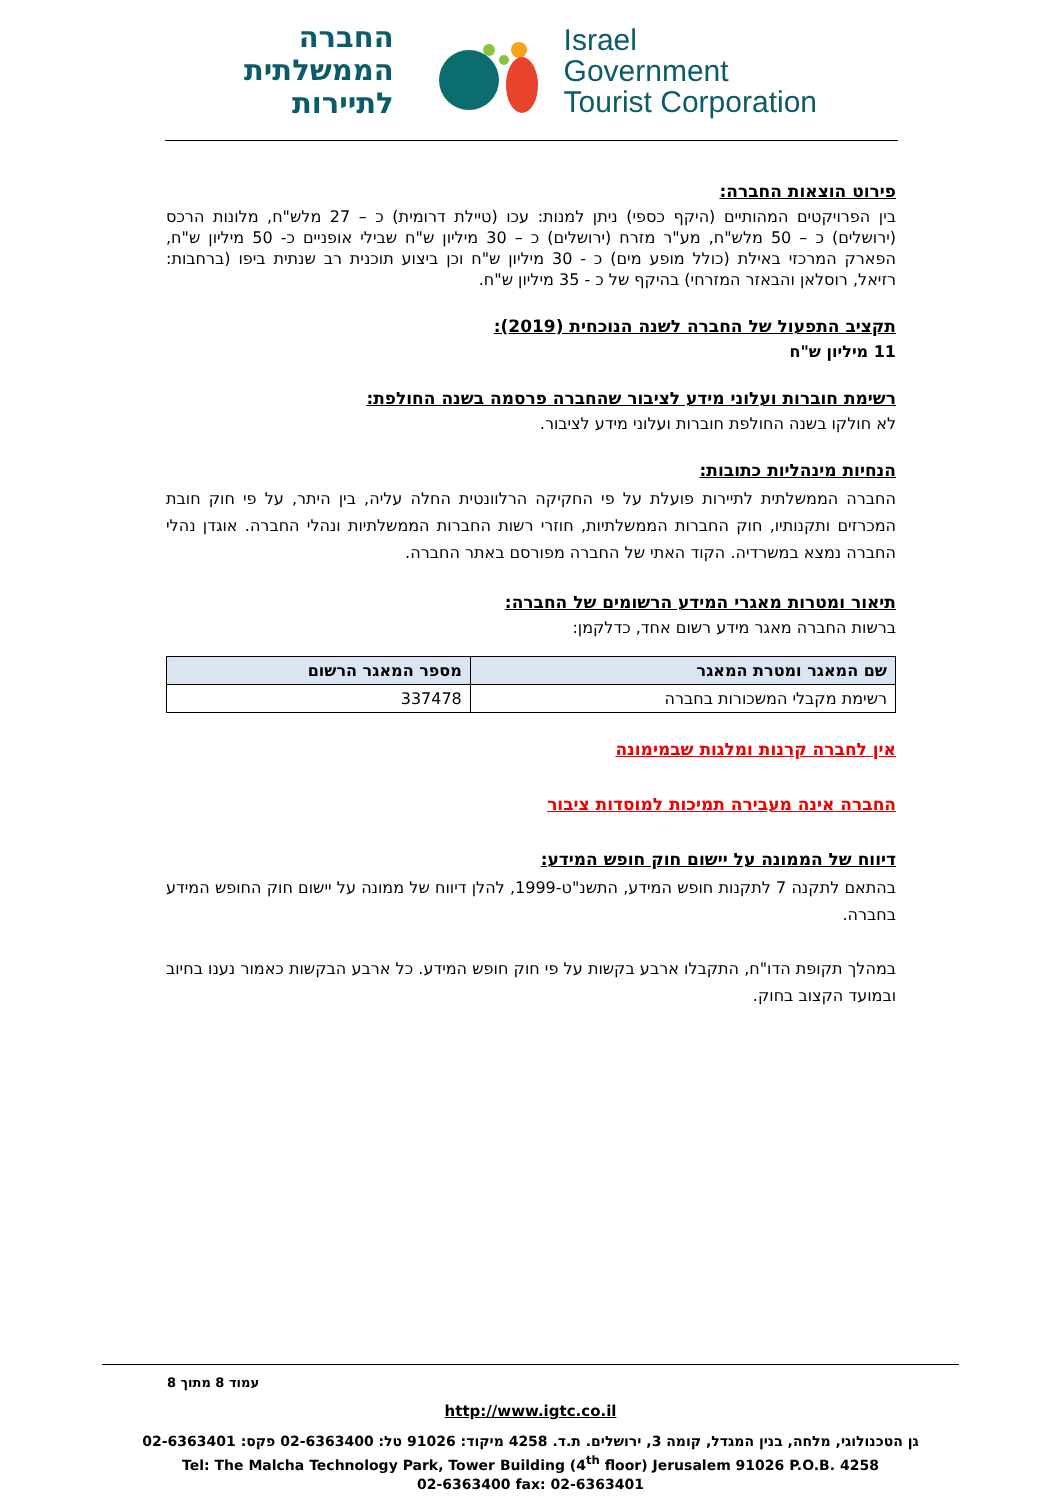החברה
הממשלתית
לתיירות
Israel
Government
Tourist Corporation
פירוט הוצאות החברה:
בין הפרויקטים המהותיים (היקף כספי) ניתן למנות: עכו (טיילת דרומית) כ – 27 מלש"ח, מלונות הרכס (ירושלים) כ – 50 מלש"ח, מע"ר מזרח (ירושלים) כ – 30 מיליון ש"ח שבילי אופניים כ- 50 מיליון ש"ח, הפארק המרכזי באילת (כולל מופע מים) כ - 30 מיליון ש"ח וכן ביצוע תוכנית רב שנתית ביפו (ברחבות: רזיאל, רוסלאן והבאזר המזרחי) בהיקף של כ - 35 מיליון ש"ח.
תקציב התפעול של החברה לשנה הנוכחית (2019):
11 מיליון ש"ח
רשימת חוברות ועלוני מידע לציבור שהחברה פרסמה בשנה החולפת:
לא חולקו בשנה החולפת חוברות ועלוני מידע לציבור.
הנחיות מינהליות כתובות:
החברה הממשלתית לתיירות פועלת על פי החקיקה הרלוונטית החלה עליה, בין היתר, על פי חוק חובת המכרזים ותקנותיו, חוק החברות הממשלתיות, חוזרי רשות החברות הממשלתיות ונהלי החברה. אוגדן נהלי החברה נמצא במשרדיה. הקוד האתי של החברה מפורסם באתר החברה.
תיאור ומטרות מאגרי המידע הרשומים של החברה:
ברשות החברה מאגר מידע רשום אחד, כדלקמן:
| שם המאגר ומטרת המאגר | מספר המאגר הרשום |
| --- | --- |
| רשימת מקבלי המשכורות בחברה | 337478 |
אין לחברה קרנות ומלגות שבמימונה
החברה אינה מעבירה תמיכות למוסדות ציבור
דיווח של הממונה על יישום חוק חופש המידע:
בהתאם לתקנה 7 לתקנות חופש המידע, התשנ"ט-1999, להלן דיווח של ממונה על יישום חוק החופש המידע בחברה.
במהלך תקופת הדו"ח, התקבלו ארבע בקשות על פי חוק חופש המידע. כל ארבע הבקשות כאמור נענו בחיוב ובמועד הקצוב בחוק.
עמוד 8 מתוך 8
http://www.igtc.co.il
גן הטכנולוגי, מלחה, בנין המגדל, קומה 3, ירושלים. ת.ד. 4258 מיקוד: 91026 טל: 02-6363400 פקס: 02-6363401
Tel: The Malcha Technology Park, Tower Building (4<sup>th</sup> floor) Jerusalem 91026 P.O.B. 4258
02-6363400 fax: 02-6363401